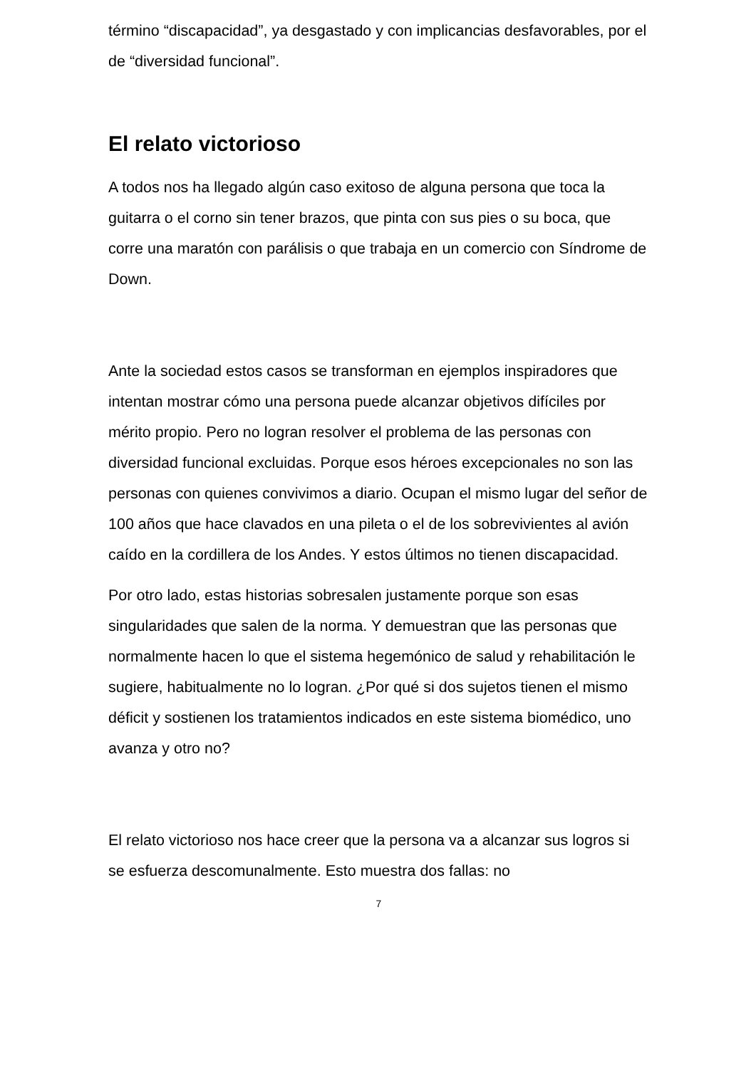término “discapacidad”, ya desgastado y con implicancias desfavorables, por el de “diversidad funcional”.
El relato victorioso
A todos nos ha llegado algún caso exitoso de alguna persona que toca la guitarra o el corno sin tener brazos, que pinta con sus pies o su boca, que corre una maratón con parálisis o que trabaja en un comercio con Síndrome de Down.
Ante la sociedad estos casos se transforman en ejemplos inspiradores que intentan mostrar cómo una persona puede alcanzar objetivos difíciles por mérito propio. Pero no logran resolver el problema de las personas con diversidad funcional excluidas. Porque esos héroes excepcionales no son las personas con quienes convivimos a diario. Ocupan el mismo lugar del señor de 100 años que hace clavados en una pileta o el de los sobrevivientes al avión caído en la cordillera de los Andes. Y estos últimos no tienen discapacidad.
Por otro lado, estas historias sobresalen justamente porque son esas singularidades que salen de la norma. Y demuestran que las personas que normalmente hacen lo que el sistema hegemónico de salud y rehabilitación le sugiere, habitualmente no lo logran. ¿Por qué si dos sujetos tienen el mismo déficit y sostienen los tratamientos indicados en este sistema biomédico, uno avanza y otro no?
El relato victorioso nos hace creer que la persona va a alcanzar sus logros si se esfuerza descomunalmente. Esto muestra dos fallas: no
7